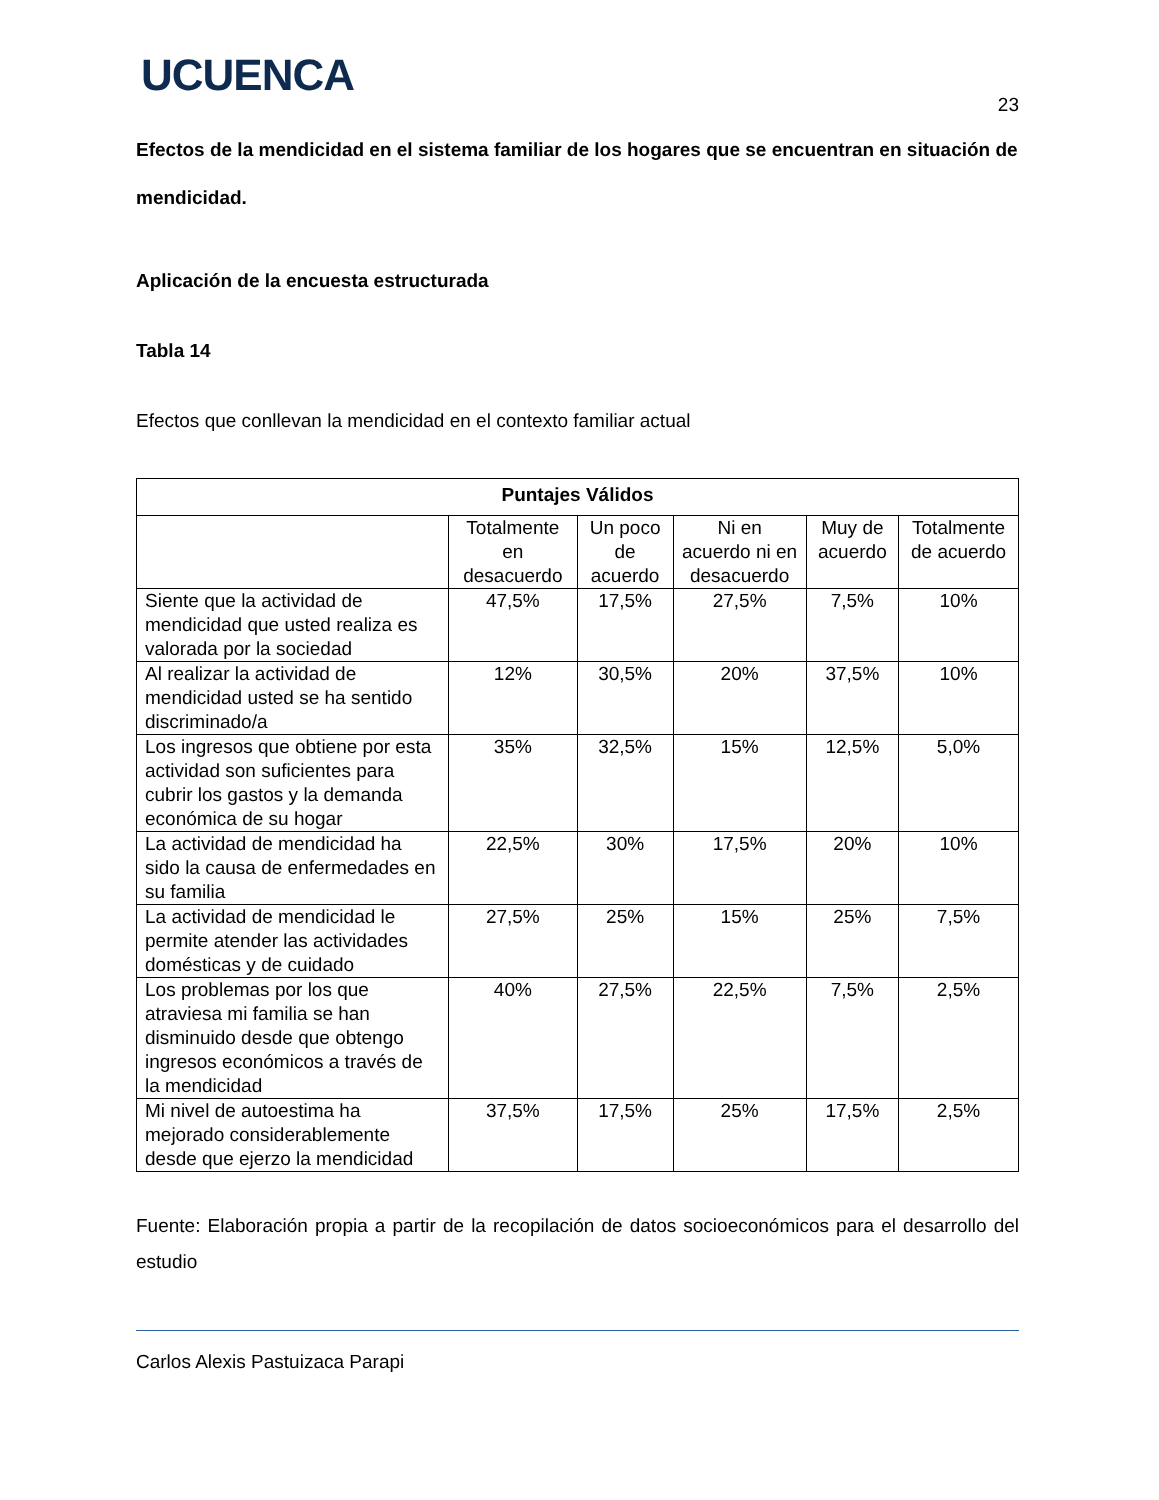UCUENCA
23
Efectos de la mendicidad en el sistema familiar de los hogares que se encuentran en situación de mendicidad.
Aplicación de la encuesta estructurada
Tabla 14
Efectos que conllevan la mendicidad en el contexto familiar actual
| Puntajes Válidos | | | | | |
| --- | --- | --- | --- | --- | --- |
| | Totalmente en desacuerdo | Un poco de acuerdo | Ni en acuerdo ni en desacuerdo | Muy de acuerdo | Totalmente de acuerdo |
| Siente que la actividad de mendicidad que usted realiza es valorada por la sociedad | 47,5% | 17,5% | 27,5% | 7,5% | 10% |
| Al realizar la actividad de mendicidad usted se ha sentido discriminado/a | 12% | 30,5% | 20% | 37,5% | 10% |
| Los ingresos que obtiene por esta actividad son suficientes para cubrir los gastos y la demanda económica de su hogar | 35% | 32,5% | 15% | 12,5% | 5,0% |
| La actividad de mendicidad ha sido la causa de enfermedades en su familia | 22,5% | 30% | 17,5% | 20% | 10% |
| La actividad de mendicidad le permite atender las actividades domésticas y de cuidado | 27,5% | 25% | 15% | 25% | 7,5% |
| Los problemas por los que atraviesa mi familia se han disminuido desde que obtengo ingresos económicos a través de la mendicidad | 40% | 27,5% | 22,5% | 7,5% | 2,5% |
| Mi nivel de autoestima ha mejorado considerablemente desde que ejerzo la mendicidad | 37,5% | 17,5% | 25% | 17,5% | 2,5% |
Fuente: Elaboración propia a partir de la recopilación de datos socioeconómicos para el desarrollo del estudio
Carlos Alexis Pastuizaca Parapi